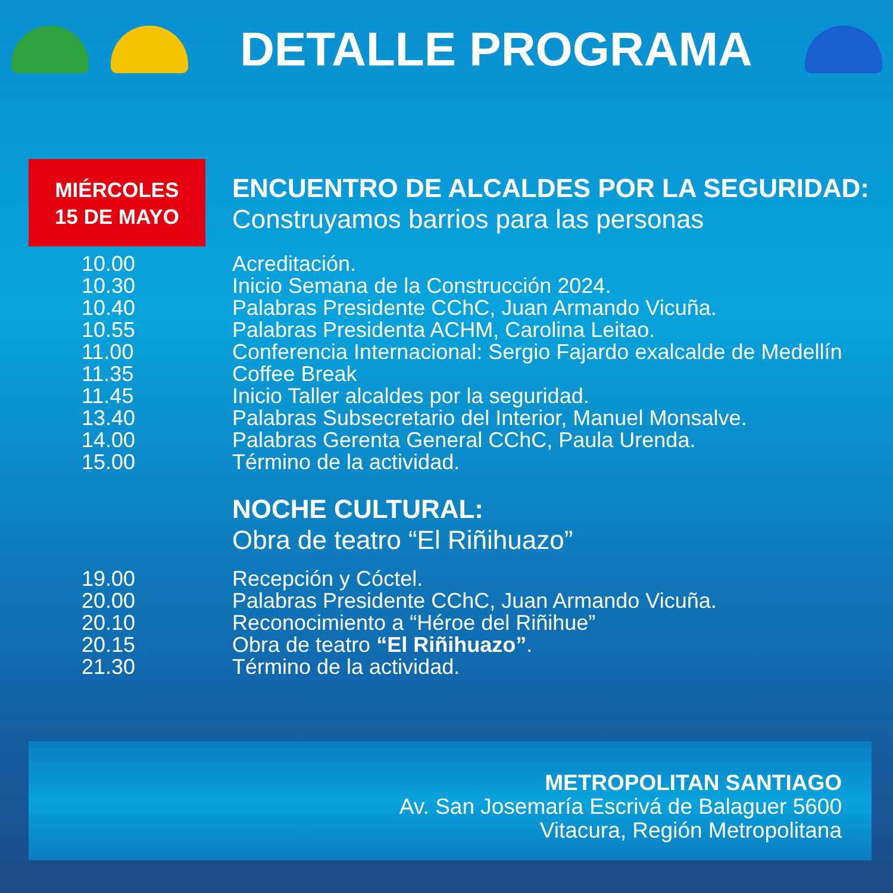DETALLE PROGRAMA
MIÉRCOLES
15 DE MAYO
ENCUENTRO DE ALCALDES POR LA SEGURIDAD:
Construyamos barrios para las personas
| 10.00 | Acreditación. |
| 10.30 | Inicio Semana de la Construcción 2024. |
| 10.40 | Palabras Presidente CChC, Juan Armando Vicuña. |
| 10.55 | Palabras Presidenta ACHM, Carolina Leitao. |
| 11.00 | Conferencia Internacional: Sergio Fajardo exalcalde de Medellín |
| 11.35 | Coffee Break |
| 11.45 | Inicio Taller alcaldes por la seguridad. |
| 13.40 | Palabras Subsecretario del Interior, Manuel Monsalve. |
| 14.00 | Palabras Gerenta General CChC, Paula Urenda. |
| 15.00 | Término de la actividad. |
NOCHE CULTURAL:
Obra de teatro “El Riñihuazo”
| 19.00 | Recepción y Cóctel. |
| 20.00 | Palabras Presidente CChC, Juan Armando Vicuña. |
| 20.10 | Reconocimiento a “Héroe del Riñihue” |
| 20.15 | Obra de teatro “El Riñihuazo” . |
| 21.30 | Término de la actividad. |
METROPOLITAN SANTIAGO
Av. San Josemaría Escrivá de Balaguer 5600
Vitacura, Región Metropolitana